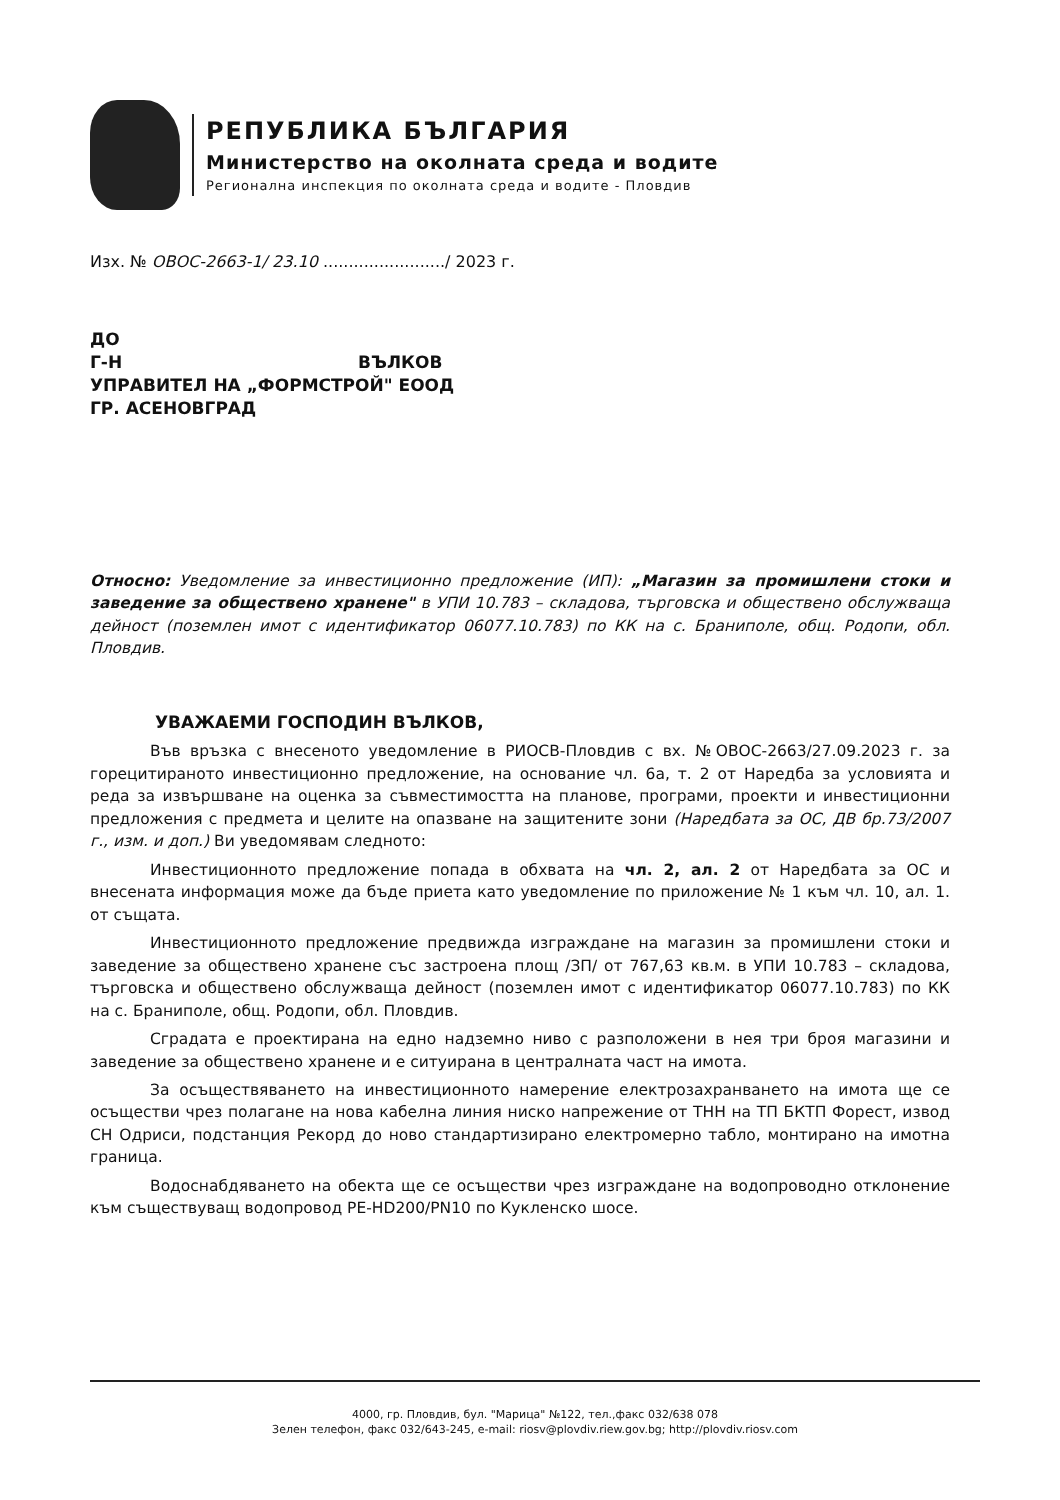РЕПУБЛИКА БЪЛГАРИЯ
Министерство на околната среда и водите
Регионална инспекция по околната среда и водите - Пловдив
Изх. № ОВОС-2663-1/ 23.10 ......................../ 2023 г.
ДО
Г-Н ВЪЛКОВ
УПРАВИТЕЛ НА „ФОРМСТРОЙ" ЕООД
ГР. АСЕНОВГРАД
Относно: Уведомление за инвестиционно предложение (ИП): „Магазин за промишлени стоки и заведение за обществено хранене" в УПИ 10.783 – складова, търговска и обществено обслужваща дейност (поземлен имот с идентификатор 06077.10.783) по КК на с. Браниполе, общ. Родопи, обл. Пловдив.
УВАЖАЕМИ ГОСПОДИН ВЪЛКОВ,
Във връзка с внесеното уведомление в РИОСВ-Пловдив с вх. №ОВОС-2663/27.09.2023 г. за горецитираното инвестиционно предложение, на основание чл. 6а, т. 2 от Наредба за условията и реда за извършване на оценка за съвместимостта на планове, програми, проекти и инвестиционни предложения с предмета и целите на опазване на защитените зони (Наредбата за ОС, ДВ бр.73/2007 г., изм. и доп.) Ви уведомявам следното:
Инвестиционното предложение попада в обхвата на чл. 2, ал. 2 от Наредбата за ОС и внесената информация може да бъде приета като уведомление по приложение № 1 към чл. 10, ал. 1. от същата.
Инвестиционното предложение предвижда изграждане на магазин за промишлени стоки и заведение за обществено хранене със застроена площ /ЗП/ от 767,63 кв.м. в УПИ 10.783 – складова, търговска и обществено обслужваща дейност (поземлен имот с идентификатор 06077.10.783) по КК на с. Браниполе, общ. Родопи, обл. Пловдив.
Сградата е проектирана на едно надземно ниво с разположени в нея три броя магазини и заведение за обществено хранене и е ситуирана в централната част на имота.
За осъществяването на инвестиционното намерение електрозахранването на имота ще се осъществи чрез полагане на нова кабелна линия ниско напрежение от ТНН на ТП БКТП Форест, извод СН Одриси, подстанция Рекорд до ново стандартизирано електромерно табло, монтирано на имотна граница.
Водоснабдяването на обекта ще се осъществи чрез изграждане на водопроводно отклонение към съществуващ водопровод PE-HD200/PN10 по Кукленско шосе.
4000, гр. Пловдив, бул. "Марица" №122, тел.,факс 032/638 078
Зелен телефон, факс 032/643-245, e-mail: riosv@plovdiv.riew.gov.bg; http://plovdiv.riosv.com